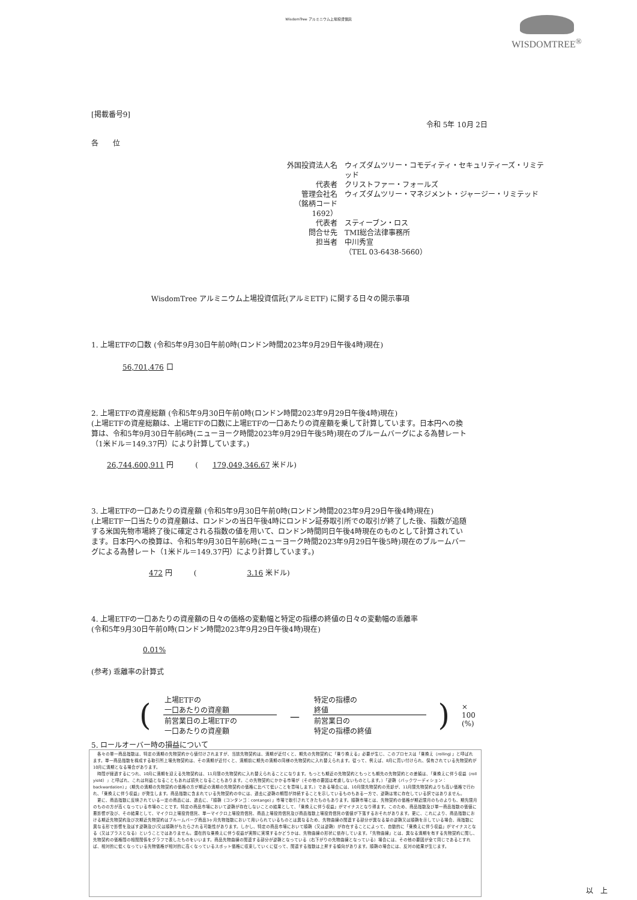WisdomTree アルミニウム上場投資信託
WISDOMTREE<sup>®</sup>
[掲載番号9]
令和 5年 10月 2日
各　　位
外国投資法人名 ウィズダムツリー・コモディティ・セキュリティーズ・リミテッド 代表者 クリストファー・フォールズ 管理会社名 ウィズダムツリー・マネジメント・ジャージー・リミテッド （銘柄コード　1692） 代表者 スティーブン・ロス 問合せ先 TMI総合法律事務所 担当者 中川秀宣 （TEL 03-6438-5660）
WisdomTree アルミニウム上場投資信託(アルミETF) に関する日々の開示事項
1. 上場ETFの口数 (令和5年9月30日午前0時(ロンドン時間2023年9月29日午後4時)現在)
56,701,476 口
2. 上場ETFの資産総額 (令和5年9月30日午前0時(ロンドン時間2023年9月29日午後4時)現在)
(上場ETFの資産総額は、上場ETFの口数に上場ETFの一口あたりの資産額を乗して計算しています。日本円への換算は、令和5年9月30日午前6時(ニューヨーク時間2023年9月29日午後5時)現在のブルームバーグによる為替レート（1米ドル＝149.37円）により計算しています。)
26,744,600,911 円　　　(　　179,049,346.67 米ドル)
3. 上場ETFの一口あたりの資産額 (令和5年9月30日午前0時(ロンドン時間2023年9月29日午後4時)現在)
(上場ETF一口当たりの資産額は、ロンドンの当日午後4時にロンドン証券取引所での取引が終了した後、指数が追随する米国先物市場終了後に確定される指数の値を用いて、ロンドン時間同日午後4時現在のものとして計算されています。日本円への換算は、令和5年9月30日午前6時(ニューヨーク時間2023年9月29日午後5時)現在のブルームバーグによる為替レート（1米ドル＝149.37円）により計算しています。)
472 円　　　(　　　　　　　3.16 米ドル)
4. 上場ETFの一口あたりの資産額の日々の価格の変動幅と特定の指標の終値の日々の変動幅の乖離率
(令和5年9月30日午前0時(ロンドン時間2023年9月29日午後4時)現在)
0.01%
(参考) 乖離率の計算式
(
上場ETFの
一口あたりの資産額
前営業日の上場ETFの
一口あたりの資産額
－
特定の指標の
終値
前営業日の
特定の指標の終値
) × 100 (%)
5. ロールオーバー時の損益について
　各々の単一商品指数は、特定の満期の先物契約から値付けされますが、当該先物契約は、満期が近付くと、期先の先物契約に「乗り換える」必要が生じ、このプロセスは「乗換え（rolling）」と呼ばれます。単一商品指数を構成する取引所上場先物契約は、その満期が近付くと、満期前に期先の満期の同様の先物契約に入れ替えられます。従って、例えば、8月に買い付けられ、保有されている先物契約が10月に満期となる場合があります。
　時間が経過するにつれ、10月に満期を迎える先物契約は、11月限の先物契約に入れ替えられることになります。もっとも期近の先物契約ともっとも期先の先物契約との差額は、「乗換えに伴う収益（roll yield）」と呼ばれ、これは利益となることもあれば損失となることもあります。この先物契約にかかる市場が（その他の要因は考慮しないものとします。）「逆鞘（バックワーディション：backwardation）」（期先の満期の先物契約の価格の方が期近の満期の先物契約の価格に比べて低いことを意味します。）である場合には、10月限先物契約の売却が、11月限先物契約よりも高い価格で行われ、「乗換えに伴う収益」が発生します。商品指数に含まれている先物契約の中には、過去に逆鞘の期間が持続することを示しているものもある一方で、逆鞘は常に存在している訳ではありません。
　更に、商品指数に反映されている一定の商品には、過去に、「順鞘（コンタンゴ：contango）」市場で取引されてきたものもあります。順鞘市場とは、先物契約の価格が期近限月のものよりも、期先限月のものの方が高くなっている市場のことです。特定の商品市場において逆鞘が存在しないことの結果として、「乗換えに伴う収益」がマイナスとなり得ます。このため、商品指数及び単一商品指数の価値に悪影響が及び、その結果として、マイクロ上場投資信託、単一マイクロ上場投資信託、商品上場投資信託及び商品指数上場投資信託の価値が下落するおそれがあります。更に、これにより、商品指数における期近先物契約及び次期近先物契約はブルームバーグ商品3ヶ月先物指数において用いられているものとは異なるため、先物曲線の関連する部分が異なる量の逆鞘又は順鞘を示している場合、両指数に異なる形で影響を及ぼす逆鞘及び/又は順鞘がもたらされる可能性があります。しかし、特定の商品市場において順鞘（又は逆鞘）が存在することによって、自動的に「乗換えに伴う収益」がマイナスとなる（又はプラスとなる）ということではありません。潜在的な乗換えに伴う収益が実際に実現するかどうかは、先物曲線の形状に依存しています。「先物曲線」とは、異なる満期を有する先物契約に関し、先物契約の価格間の相関関係をグラフで表したものをいいます。商品先物曲線の関連する部分が逆鞘となっている（右下がりの先物曲線となっている）場合には、その他の要因が全て同じであるとすれば、相対的に低くなっている先物価格が相対的に高くなっているスポット価格に収束していくに従って、関連する指数は上昇する傾向があります。順鞘の場合には、反対の結果が生じます。
以　上